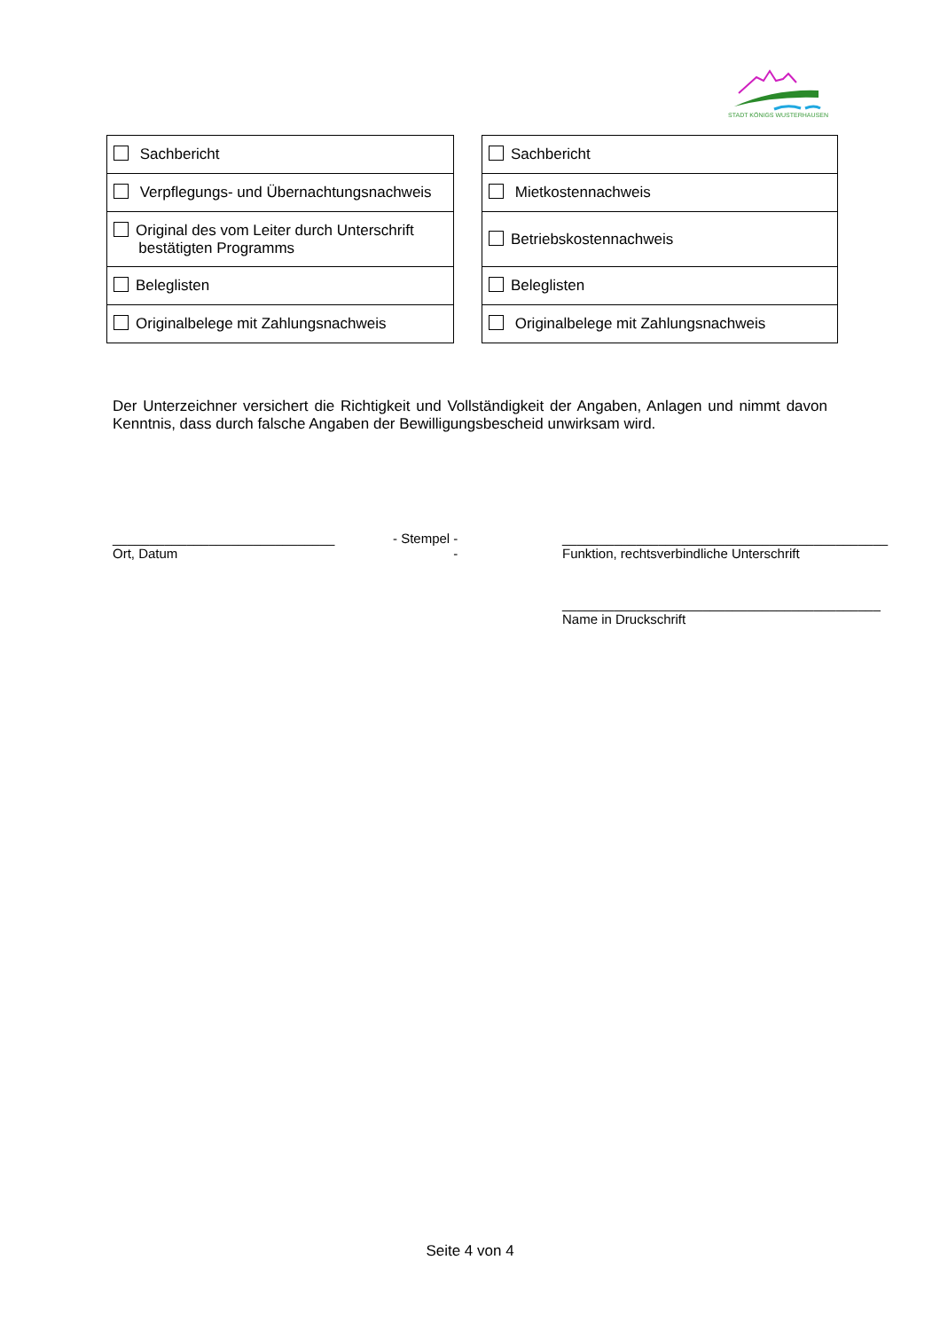STADT KÖNIGS WUSTERHAUSEN
| Sachbericht |
| Verpflegungs- und Übernachtungsnachweis |
| Original des vom Leiter durch Unterschrift bestätigten Programms |
| Beleglisten |
| Originalbelege mit Zahlungsnachweis |
| Sachbericht |
| Mietkostennachweis |
| Betriebskostennachweis |
| Beleglisten |
| Originalbelege mit Zahlungsnachweis |
Der Unterzeichner versichert die Richtigkeit und Vollständigkeit der Angaben, Anlagen und nimmt davon Kenntnis, dass durch falsche Angaben der Bewilligungsbescheid unwirksam wird.
______________________________
Ort, Datum
- Stempel -
-
____________________________________________
Funktion, rechtsverbindliche Unterschrift
___________________________________________
Name in Druckschrift
Seite 4 von 4